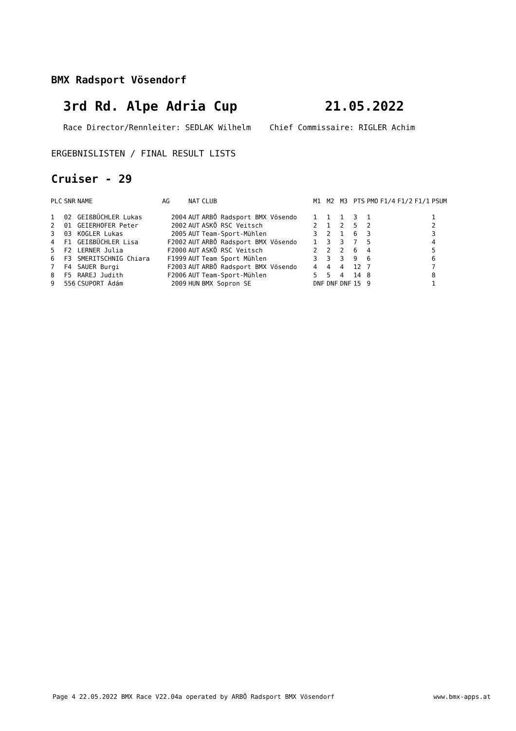BMX Radsport Vösendorf
3rd Rd. Alpe Adria Cup 21.05.2022
Race Director/Rennleiter: SEDLAK Wilhelm Chief Commissaire: RIGLER Achim
ERGEBNISLISTEN / FINAL RESULT LISTS
Cruiser - 29
| PLC | SNR | NAME | AG | NAT | CLUB | M1 | M2 | M3 | PTS | PMO | F1/4 | F1/2 | F1/1 | PSUM |
| --- | --- | --- | --- | --- | --- | --- | --- | --- | --- | --- | --- | --- | --- | --- |
| 1 | 02 | GEIßBÜCHLER Lukas | 2004 | AUT | ARBÖ Radsport BMX Vösendo | 1 | 1 | 1 | 3 | 1 | | | | 1 |
| 2 | 01 | GEIERHOFER Peter | 2002 | AUT | ASKÖ RSC Veitsch | 2 | 1 | 2 | 5 | 2 | | | | 2 |
| 3 | 03 | KOGLER Lukas | 2005 | AUT | Team-Sport-Mühlen | 3 | 2 | 1 | 6 | 3 | | | | 3 |
| 4 | F1 | GEIßBÜCHLER Lisa | F2002 | AUT | ARBÖ Radsport BMX Vösendo | 1 | 3 | 3 | 7 | 5 | | | | 4 |
| 5 | F2 | LERNER Julia | F2000 | AUT | ASKÖ RSC Veitsch | 2 | 2 | 2 | 6 | 4 | | | | 5 |
| 6 | F3 | SMERITSCHNIG Chiara | F1999 | AUT | Team Sport Mühlen | 3 | 3 | 3 | 9 | 6 | | | | 6 |
| 7 | F4 | SAUER Burgi | F2003 | AUT | ARBÖ Radsport BMX Vösendo | 4 | 4 | 4 | 12 | 7 | | | | 7 |
| 8 | F5 | RAREJ Judith | F2006 | AUT | Team-Sport-Mühlen | 5 | 5 | 4 | 14 | 8 | | | | 8 |
| 9 | 556 | CSUPORT Ádám | 2009 | HUN | BMX Sopron SE | DNF | DNF | DNF | 15 | 9 | | | | 1 |
Page 4 22.05.2022 BMX Race V22.04a operated by ARBÖ Radsport BMX Vösendorf www.bmx-apps.at